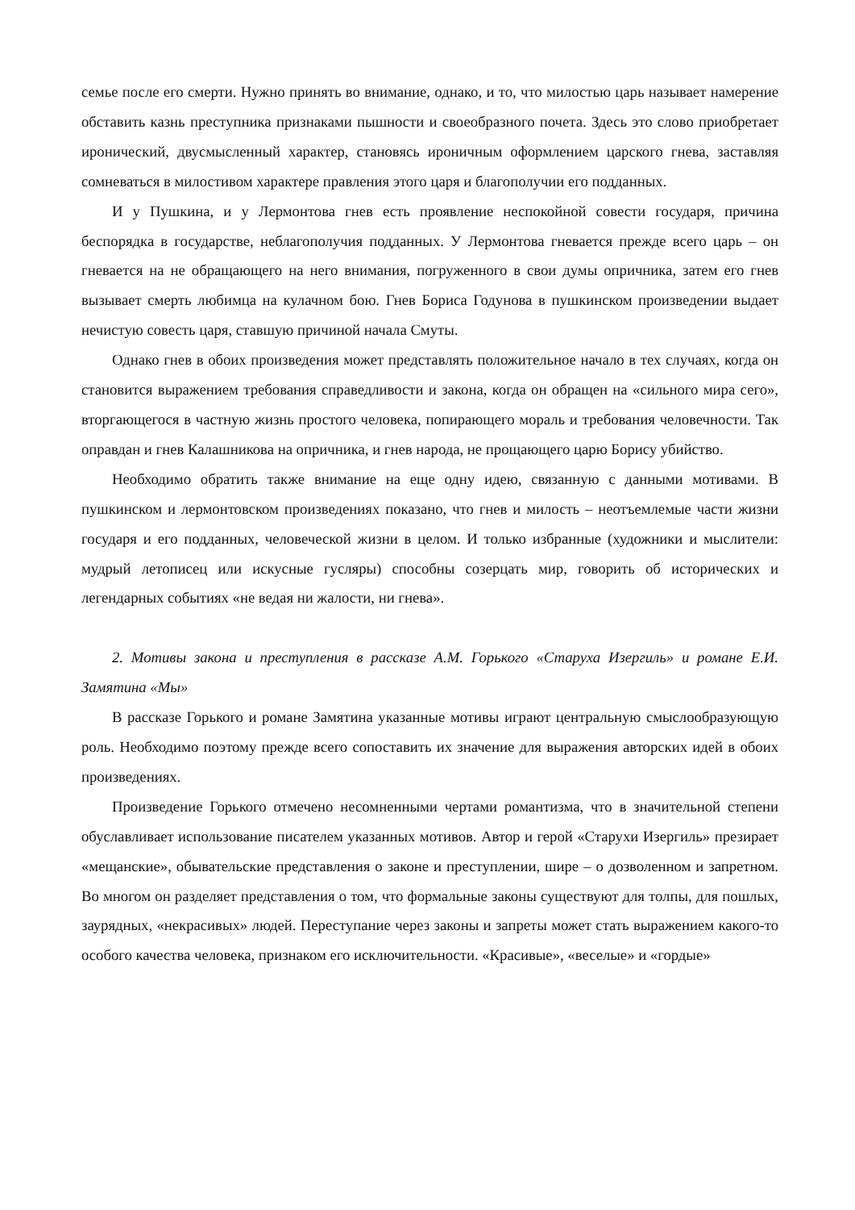семье после его смерти. Нужно принять во внимание, однако, и то, что милостью царь называет намерение обставить казнь преступника признаками пышности и своеобразного почета. Здесь это слово приобретает иронический, двусмысленный характер, становясь ироничным оформлением царского гнева, заставляя сомневаться в милостивом характере правления этого царя и благополучии его подданных.
И у Пушкина, и у Лермонтова гнев есть проявление неспокойной совести государя, причина беспорядка в государстве, неблагополучия подданных. У Лермонтова гневается прежде всего царь – он гневается на не обращающего на него внимания, погруженного в свои думы опричника, затем его гнев вызывает смерть любимца на кулачном бою. Гнев Бориса Годунова в пушкинском произведении выдает нечистую совесть царя, ставшую причиной начала Смуты.
Однако гнев в обоих произведения может представлять положительное начало в тех случаях, когда он становится выражением требования справедливости и закона, когда он обращен на «сильного мира сего», вторгающегося в частную жизнь простого человека, попирающего мораль и требования человечности. Так оправдан и гнев Калашникова на опричника, и гнев народа, не прощающего царю Борису убийство.
Необходимо обратить также внимание на еще одну идею, связанную с данными мотивами. В пушкинском и лермонтовском произведениях показано, что гнев и милость – неотъемлемые части жизни государя и его подданных, человеческой жизни в целом. И только избранные (художники и мыслители: мудрый летописец или искусные гусляры) способны созерцать мир, говорить об исторических и легендарных событиях «не ведая ни жалости, ни гнева».
2. Мотивы закона и преступления в рассказе А.М. Горького «Старуха Изергиль» и романе Е.И. Замятина «Мы»
В рассказе Горького и романе Замятина указанные мотивы играют центральную смыслообразующую роль. Необходимо поэтому прежде всего сопоставить их значение для выражения авторских идей в обоих произведениях.
Произведение Горького отмечено несомненными чертами романтизма, что в значительной степени обуславливает использование писателем указанных мотивов. Автор и герой «Старухи Изергиль» презирает «мещанские», обывательские представления о законе и преступлении, шире – о дозволенном и запретном. Во многом он разделяет представления о том, что формальные законы существуют для толпы, для пошлых, заурядных, «некрасивых» людей. Переступание через законы и запреты может стать выражением какого-то особого качества человека, признаком его исключительности. «Красивые», «веселые» и «гордые»